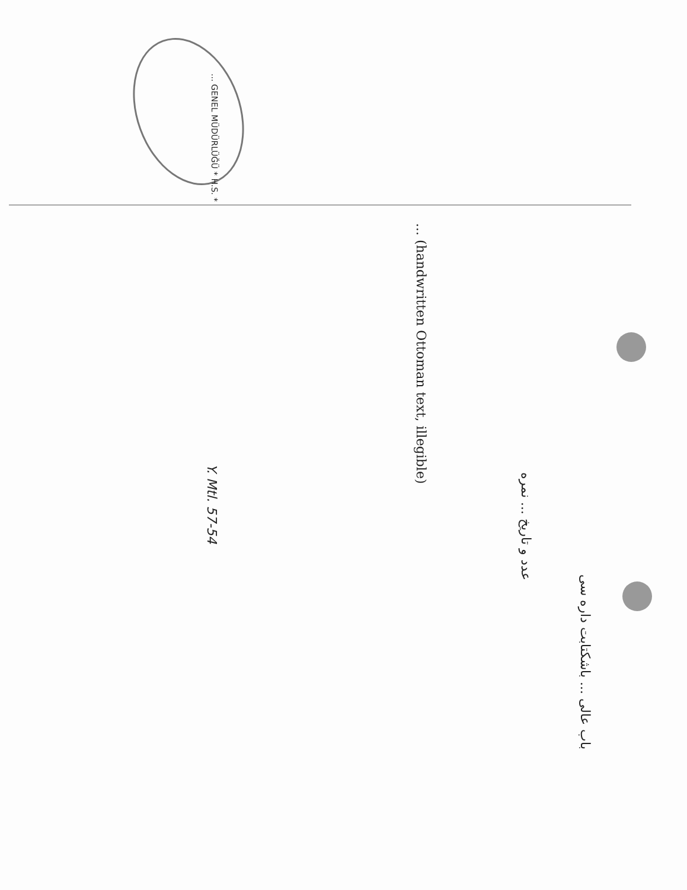... GENEL MÜDÜRLÜĞÜ * H.S. *
باب عالی ... باشکتابت داره سی
عدد و تاریخ ... نمره
... (handwritten Ottoman text, illegible)
Y. Mtl. 57-54